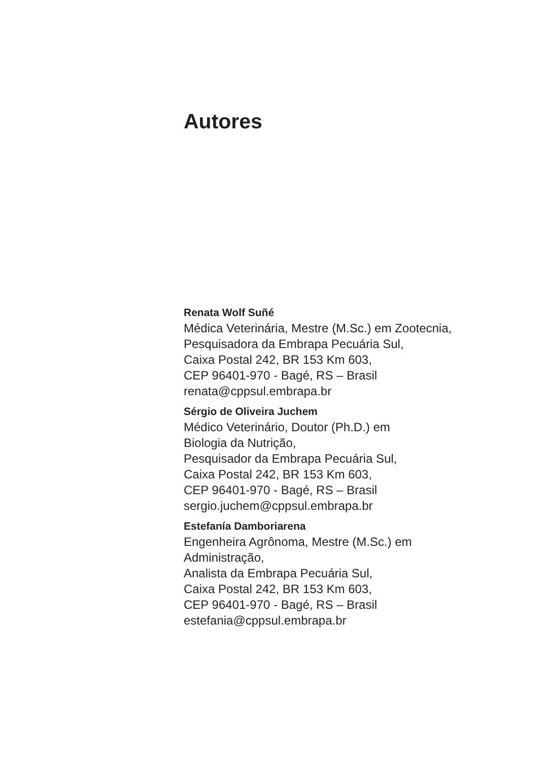Autores
Renata Wolf Suñé
Médica Veterinária, Mestre (M.Sc.) em Zootecnia,
Pesquisadora da Embrapa Pecuária Sul,
Caixa Postal 242, BR 153 Km 603,
CEP 96401-970 - Bagé, RS – Brasil
renata@cppsul.embrapa.br
Sérgio de Oliveira Juchem
Médico Veterinário, Doutor (Ph.D.) em
Biologia da Nutrição,
Pesquisador da Embrapa Pecuária Sul,
Caixa Postal 242, BR 153 Km 603,
CEP 96401-970 - Bagé, RS – Brasil
sergio.juchem@cppsul.embrapa.br
Estefanía Damboriarena
Engenheira Agrônoma, Mestre (M.Sc.) em
Administração,
Analista da Embrapa Pecuária Sul,
Caixa Postal 242, BR 153 Km 603,
CEP 96401-970 - Bagé, RS – Brasil
estefania@cppsul.embrapa.br